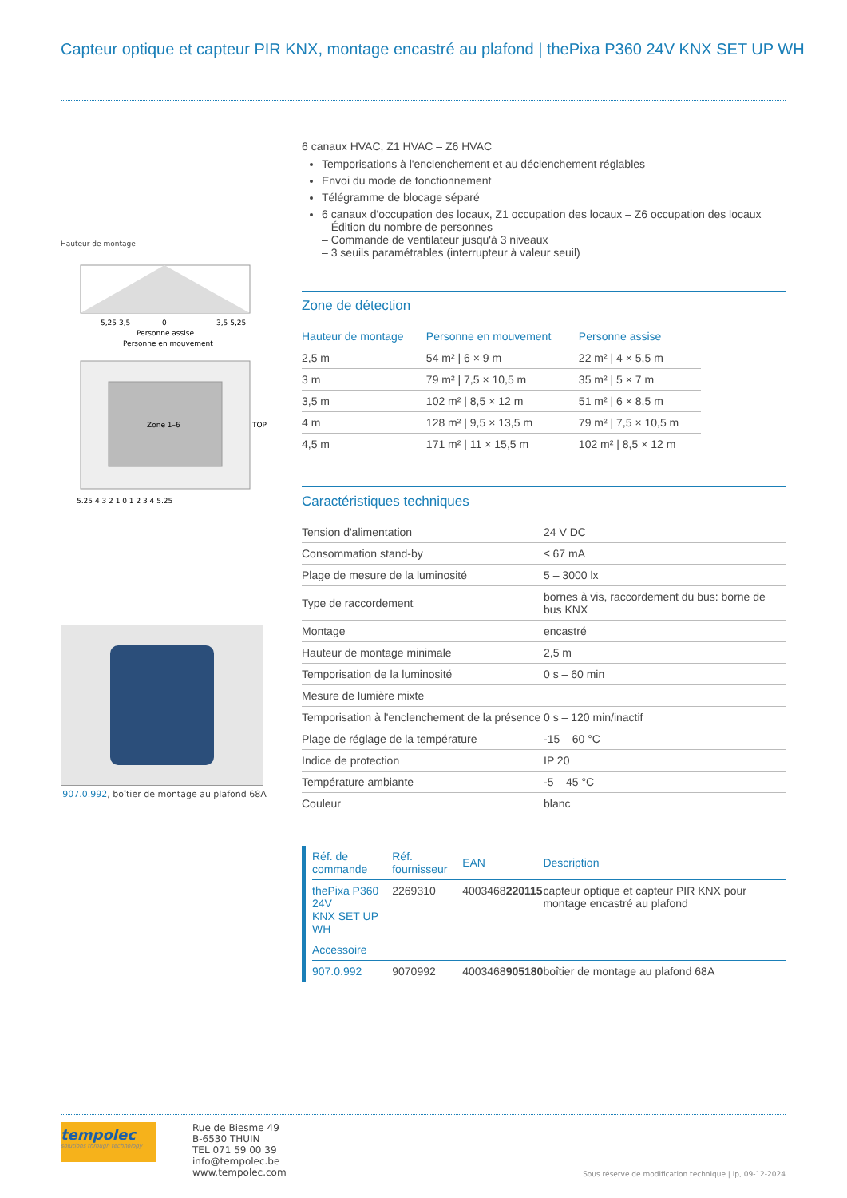Capteur optique et capteur PIR KNX, montage encastré au plafond | thePixa P360 24V KNX SET UP WH
Hauteur de montage
5,25 3,5
0
3,5 5,25
Personne assise
Personne en mouvement
Zone 1–6
TOP
5,25 4 3 2 1 0 1 2 3 4 5,25
907.0.992, boîtier de montage au plafond 68A
6 canaux HVAC, Z1 HVAC – Z6 HVAC
Temporisations à l'enclenchement et au déclenchement réglables
Envoi du mode de fonctionnement
Télégramme de blocage séparé
6 canaux d'occupation des locaux, Z1 occupation des locaux – Z6 occupation des locaux
– Édition du nombre de personnes
– Commande de ventilateur jusqu'à 3 niveaux
– 3 seuils paramétrables (interrupteur à valeur seuil)
Zone de détection
| Hauteur de montage | Personne en mouvement | Personne assise |
| --- | --- | --- |
| 2,5 m | 54 m² / 6 × 9 m | 22 m² / 4 × 5,5 m |
| 3 m | 79 m² / 7,5 × 10,5 m | 35 m² / 5 × 7 m |
| 3,5 m | 102 m² / 8,5 × 12 m | 51 m² / 6 × 8,5 m |
| 4 m | 128 m² / 9,5 × 13,5 m | 79 m² / 7,5 × 10,5 m |
| 4,5 m | 171 m² / 11 × 15,5 m | 102 m² / 8,5 × 12 m |
Caractéristiques techniques
| Tension d'alimentation | 24 V DC |
| Consommation stand-by | ≤ 67 mA |
| Plage de mesure de la luminosité | 5 – 3000 lx |
| Type de raccordement | bornes à vis, raccordement du bus: borne de bus KNX |
| Montage | encastré |
| Hauteur de montage minimale | 2,5 m |
| Temporisation de la luminosité | 0 s – 60 min |
| Mesure de lumière mixte | |
| Temporisation à l'enclenchement de la présence | 0 s – 120 min/inactif |
| Plage de réglage de la température | -15 – 60 °C |
| Indice de protection | IP 20 |
| Température ambiante | -5 – 45 °C |
| Couleur | blanc |
| Réf. de commande | Réf. fournisseur | EAN | Description |
| --- | --- | --- | --- |
| thePixa P360 24V KNX SET UP WH | 2269310 | 4003468 220115 | capteur optique et capteur PIR KNX pour montage encastré au plafond |
| Accessoire | | | |
| 907.0.992 | 9070992 | 4003468 905180 | boîtier de montage au plafond 68A |
tempolec
solutions through technology
Rue de Biesme 49
B-6530 THUIN
TEL 071 59 00 39
info@tempolec.be
www.tempolec.com
Sous réserve de modification technique | lp, 09-12-2024